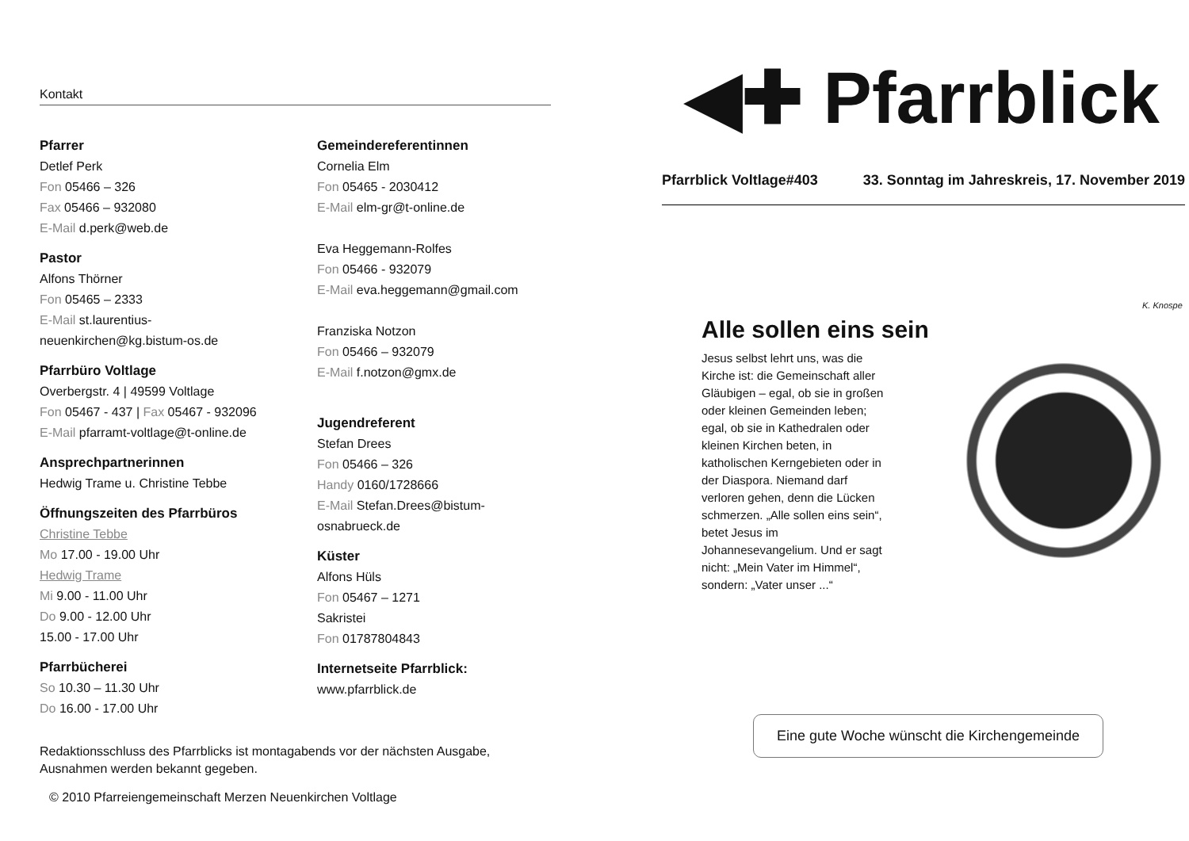Kontakt
Pfarrer
Detlef Perk
Fon 05466 – 326
Fax 05466 – 932080
E-Mail d.perk@web.de
Pastor
Alfons Thörner
Fon 05465 – 2333
E-Mail st.laurentius-
neuenkirchen@kg.bistum-os.de
Pfarrbüro Voltlage
Overbergstr. 4 | 49599 Voltlage
Fon 05467 - 437 | Fax 05467 - 932096
E-Mail pfarramt-voltlage@t-online.de
Ansprechpartnerinnen
Hedwig Trame u. Christine Tebbe
Öffnungszeiten des Pfarrbüros
Christine Tebbe
Mo 17.00 - 19.00 Uhr
Hedwig Trame
Mi 9.00 - 11.00 Uhr
Do 9.00 - 12.00 Uhr
15.00 - 17.00 Uhr
Pfarrbücherei
So 10.30 – 11.30 Uhr
Do 16.00 - 17.00 Uhr
Gemeindereferentinnen
Cornelia Elm
Fon 05465 - 2030412
E-Mail elm-gr@t-online.de
Eva Heggemann-Rolfes
Fon 05466 - 932079
E-Mail eva.heggemann@gmail.com
Franziska Notzon
Fon 05466 – 932079
E-Mail f.notzon@gmx.de
Jugendreferent
Stefan Drees
Fon 05466 – 326
Handy 0160/1728666
E-Mail Stefan.Drees@bistum-
osnabrueck.de
Küster
Alfons Hüls
Fon 05467 – 1271
Sakristei
Fon 01787804843
Internetseite Pfarrblick:
www.pfarrblick.de
Redaktionsschluss des Pfarrblicks ist montagabends vor der nächsten Ausgabe,
Ausnahmen werden bekannt gegeben.
© 2010 Pfarreiengemeinschaft Merzen Neuenkirchen Voltlage
◀✚ Pfarrblick
Pfarrblick Voltlage#403 33. Sonntag im Jahreskreis, 17. November 2019
Alle sollen eins sein
Jesus selbst lehrt uns, was die Kirche ist: die Gemeinschaft aller Gläubigen – egal, ob sie in großen oder kleinen Gemeinden leben; egal, ob sie in Kathedralen oder kleinen Kirchen beten, in katholischen Kerngebieten oder in der Diaspora. Niemand darf verloren gehen, denn die Lücken schmerzen. „Alle sollen eins sein“, betet Jesus im Johannesevangelium. Und er sagt nicht: „Mein Vater im Himmel“, sondern: „Vater unser ...“
K. Knospe
Eine gute Woche wünscht die Kirchengemeinde